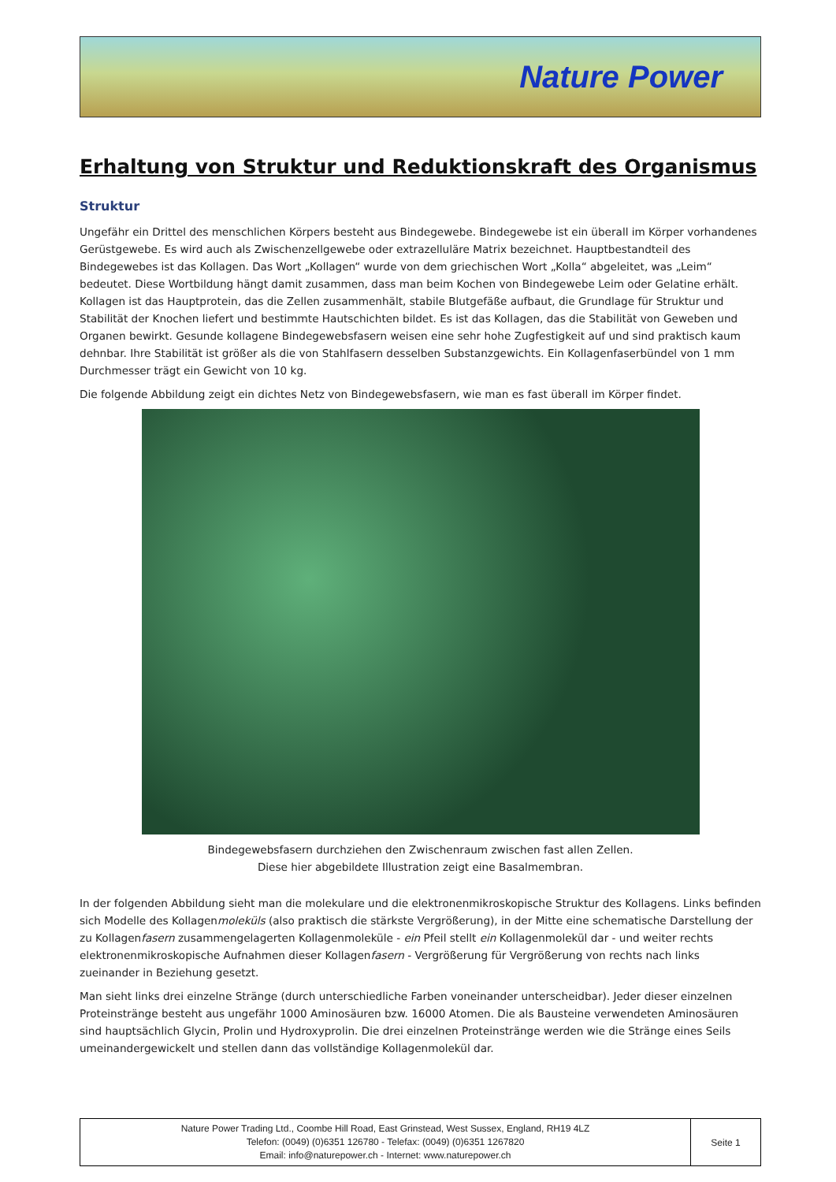Nature Power
Erhaltung von Struktur und Reduktionskraft des Organismus
Struktur
Ungefähr ein Drittel des menschlichen Körpers besteht aus Bindegewebe. Bindegewebe ist ein überall im Körper vorhandenes Gerüstgewebe. Es wird auch als Zwischenzellgewebe oder extrazelluläre Matrix bezeichnet. Hauptbestandteil des Bindegewebes ist das Kollagen. Das Wort „Kollagen“ wurde von dem griechischen Wort „Kolla“ abgeleitet, was „Leim“ bedeutet. Diese Wortbildung hängt damit zusammen, dass man beim Kochen von Bindegewebe Leim oder Gelatine erhält. Kollagen ist das Hauptprotein, das die Zellen zusammenhält, stabile Blutgefäße aufbaut, die Grundlage für Struktur und Stabilität der Knochen liefert und bestimmte Hautschichten bildet. Es ist das Kollagen, das die Stabilität von Geweben und Organen bewirkt. Gesunde kollagene Bindegewebsfasern weisen eine sehr hohe Zugfestigkeit auf und sind praktisch kaum dehnbar. Ihre Stabilität ist größer als die von Stahlfasern desselben Substanzgewichts. Ein Kollagenfaserbündel von 1 mm Durchmesser trägt ein Gewicht von 10 kg.
Die folgende Abbildung zeigt ein dichtes Netz von Bindegewebsfasern, wie man es fast überall im Körper findet.
Bindegewebsfasern durchziehen den Zwischenraum zwischen fast allen Zellen.
Diese hier abgebildete Illustration zeigt eine Basalmembran.
In der folgenden Abbildung sieht man die molekulare und die elektronenmikroskopische Struktur des Kollagens. Links befinden sich Modelle des Kollagenmoleküls (also praktisch die stärkste Vergrößerung), in der Mitte eine schematische Darstellung der zu Kollagenfasern zusammengelagerten Kollagenmoleküle - ein Pfeil stellt ein Kollagenmolekül dar - und weiter rechts elektronenmikroskopische Aufnahmen dieser Kollagenfasern - Vergrößerung für Vergrößerung von rechts nach links zueinander in Beziehung gesetzt.
Man sieht links drei einzelne Stränge (durch unterschiedliche Farben voneinander unterscheidbar). Jeder dieser einzelnen Proteinstränge besteht aus ungefähr 1000 Aminosäuren bzw. 16000 Atomen. Die als Bausteine verwendeten Aminosäuren sind hauptsächlich Glycin, Prolin und Hydroxyprolin. Die drei einzelnen Proteinstränge werden wie die Stränge eines Seils umeinandergewickelt und stellen dann das vollständige Kollagenmolekül dar.
Nature Power Trading Ltd., Coombe Hill Road, East Grinstead, West Sussex, England, RH19 4LZ
Telefon: (0049) (0)6351 126780 - Telefax: (0049) (0)6351 1267820
Email: info@naturepower.ch - Internet: www.naturepower.ch
Seite 1